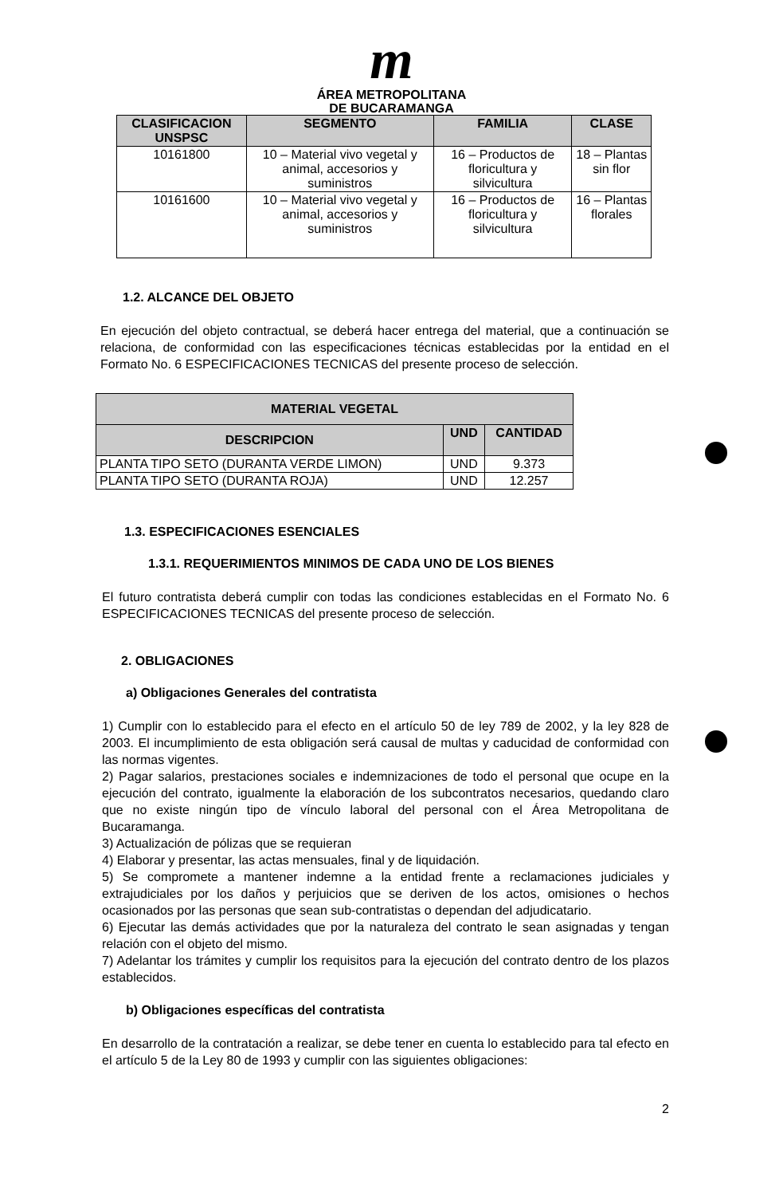m
ÁREA METROPOLITANA
DE BUCARAMANGA
| CLASIFICACION UNSPSC | SEGMENTO | FAMILIA | CLASE |
| --- | --- | --- | --- |
| 10161800 | 10 – Material vivo vegetal y animal, accesorios y suministros | 16 – Productos de floricultura y silvicultura | 18 – Plantas sin flor |
| 10161600 | 10 – Material vivo vegetal y animal, accesorios y suministros | 16 – Productos de floricultura y silvicultura | 16 – Plantas florales |
1.2. ALCANCE DEL OBJETO
En ejecución del objeto contractual, se deberá hacer entrega del material, que a continuación se relaciona, de conformidad con las especificaciones técnicas establecidas por la entidad en el Formato No. 6 ESPECIFICACIONES TECNICAS del presente proceso de selección.
| MATERIAL VEGETAL | | |
| --- | --- | --- |
| DESCRIPCION | UND | CANTIDAD |
| PLANTA TIPO SETO (DURANTA VERDE LIMON) | UND | 9.373 |
| PLANTA TIPO SETO (DURANTA ROJA) | UND | 12.257 |
1.3. ESPECIFICACIONES ESENCIALES
1.3.1. REQUERIMIENTOS MINIMOS DE CADA UNO DE LOS BIENES
El futuro contratista deberá cumplir con todas las condiciones establecidas en el Formato No. 6 ESPECIFICACIONES TECNICAS del presente proceso de selección.
2. OBLIGACIONES
a) Obligaciones Generales del contratista
1) Cumplir con lo establecido para el efecto en el artículo 50 de ley 789 de 2002, y la ley 828 de 2003. El incumplimiento de esta obligación será causal de multas y caducidad de conformidad con las normas vigentes.
2) Pagar salarios, prestaciones sociales e indemnizaciones de todo el personal que ocupe en la ejecución del contrato, igualmente la elaboración de los subcontratos necesarios, quedando claro que no existe ningún tipo de vínculo laboral del personal con el Área Metropolitana de Bucaramanga.
3) Actualización de pólizas que se requieran
4) Elaborar y presentar, las actas mensuales, final y de liquidación.
5) Se compromete a mantener indemne a la entidad frente a reclamaciones judiciales y extrajudiciales por los daños y perjuicios que se deriven de los actos, omisiones o hechos ocasionados por las personas que sean sub-contratistas o dependan del adjudicatario.
6) Ejecutar las demás actividades que por la naturaleza del contrato le sean asignadas y tengan relación con el objeto del mismo.
7) Adelantar los trámites y cumplir los requisitos para la ejecución del contrato dentro de los plazos establecidos.
b) Obligaciones específicas del contratista
En desarrollo de la contratación a realizar, se debe tener en cuenta lo establecido para tal efecto en el artículo 5 de la Ley 80 de 1993 y cumplir con las siguientes obligaciones:
2